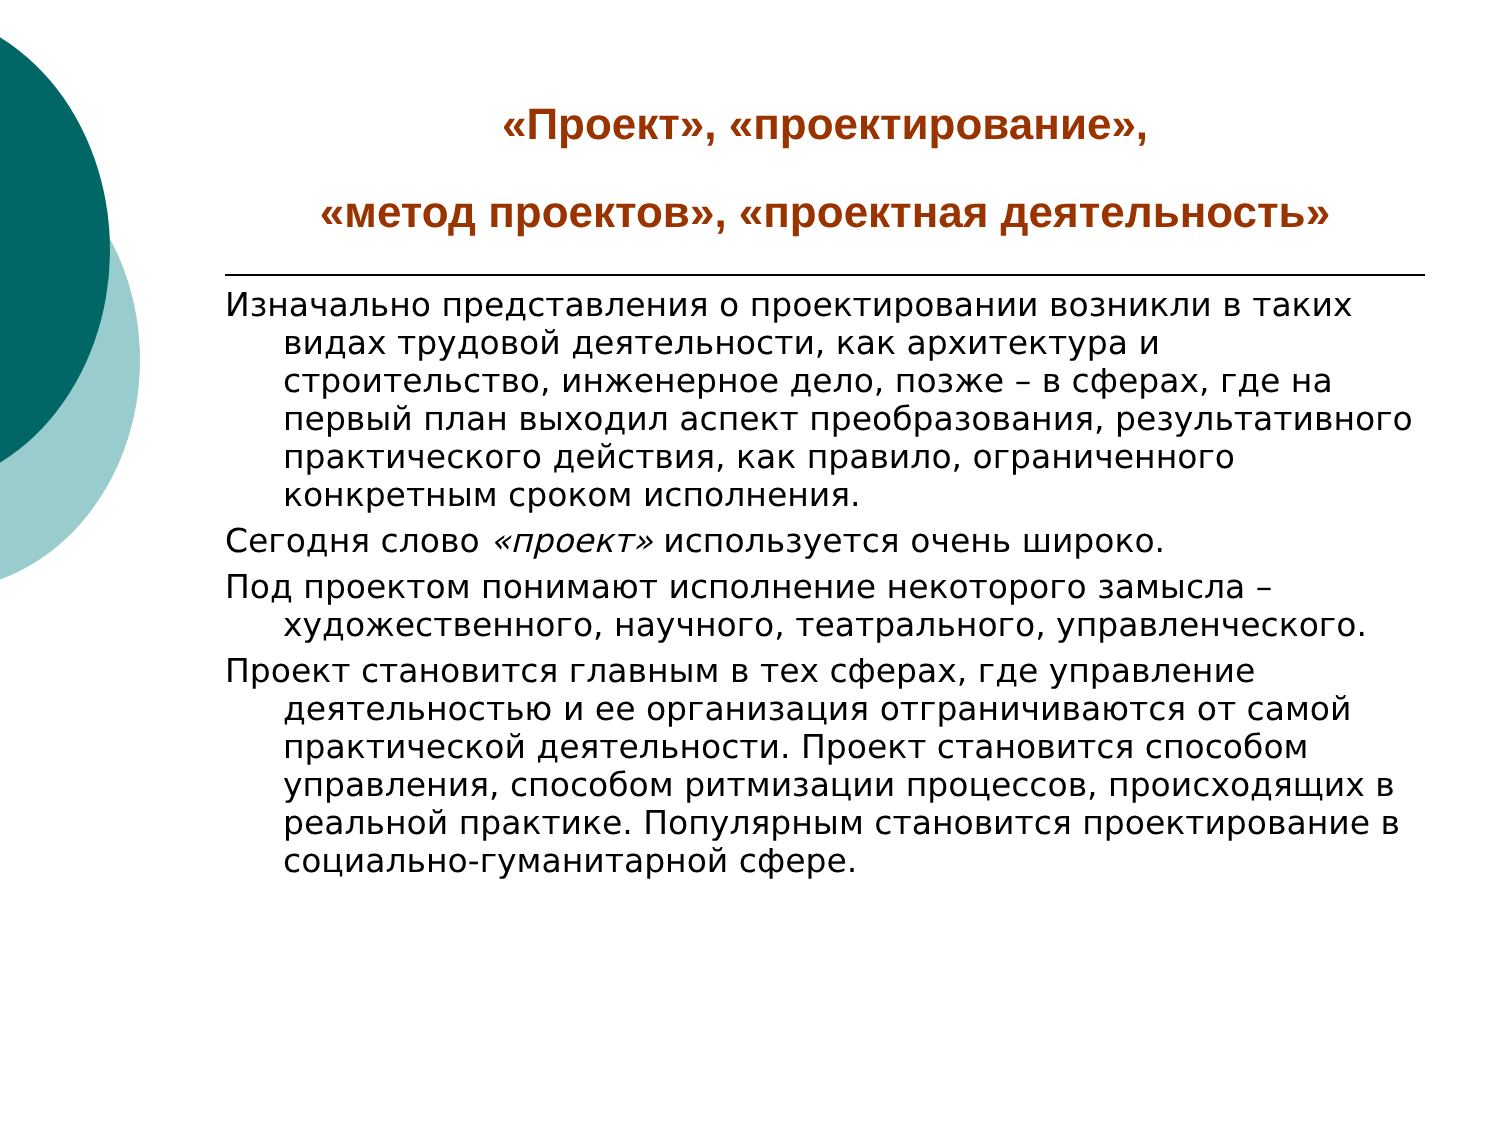«Проект», «проектирование»,
«метод проектов», «проектная деятельность»
Изначально представления о проектировании возникли в таких видах трудовой деятельности, как архитектура и строительство, инженерное дело, позже – в сферах, где на первый план выходил аспект преобразования, результативного практического действия, как правило, ограниченного конкретным сроком исполнения.
Сегодня слово «проект» используется очень широко.
Под проектом понимают исполнение некоторого замысла – художественного, научного, театрального, управленческого.
Проект становится главным в тех сферах, где управление деятельностью и ее организация отграничиваются от самой практической деятельности. Проект становится способом управления, способом ритмизации процессов, происходящих в реальной практике. Популярным становится проектирование в социально-гуманитарной сфере.